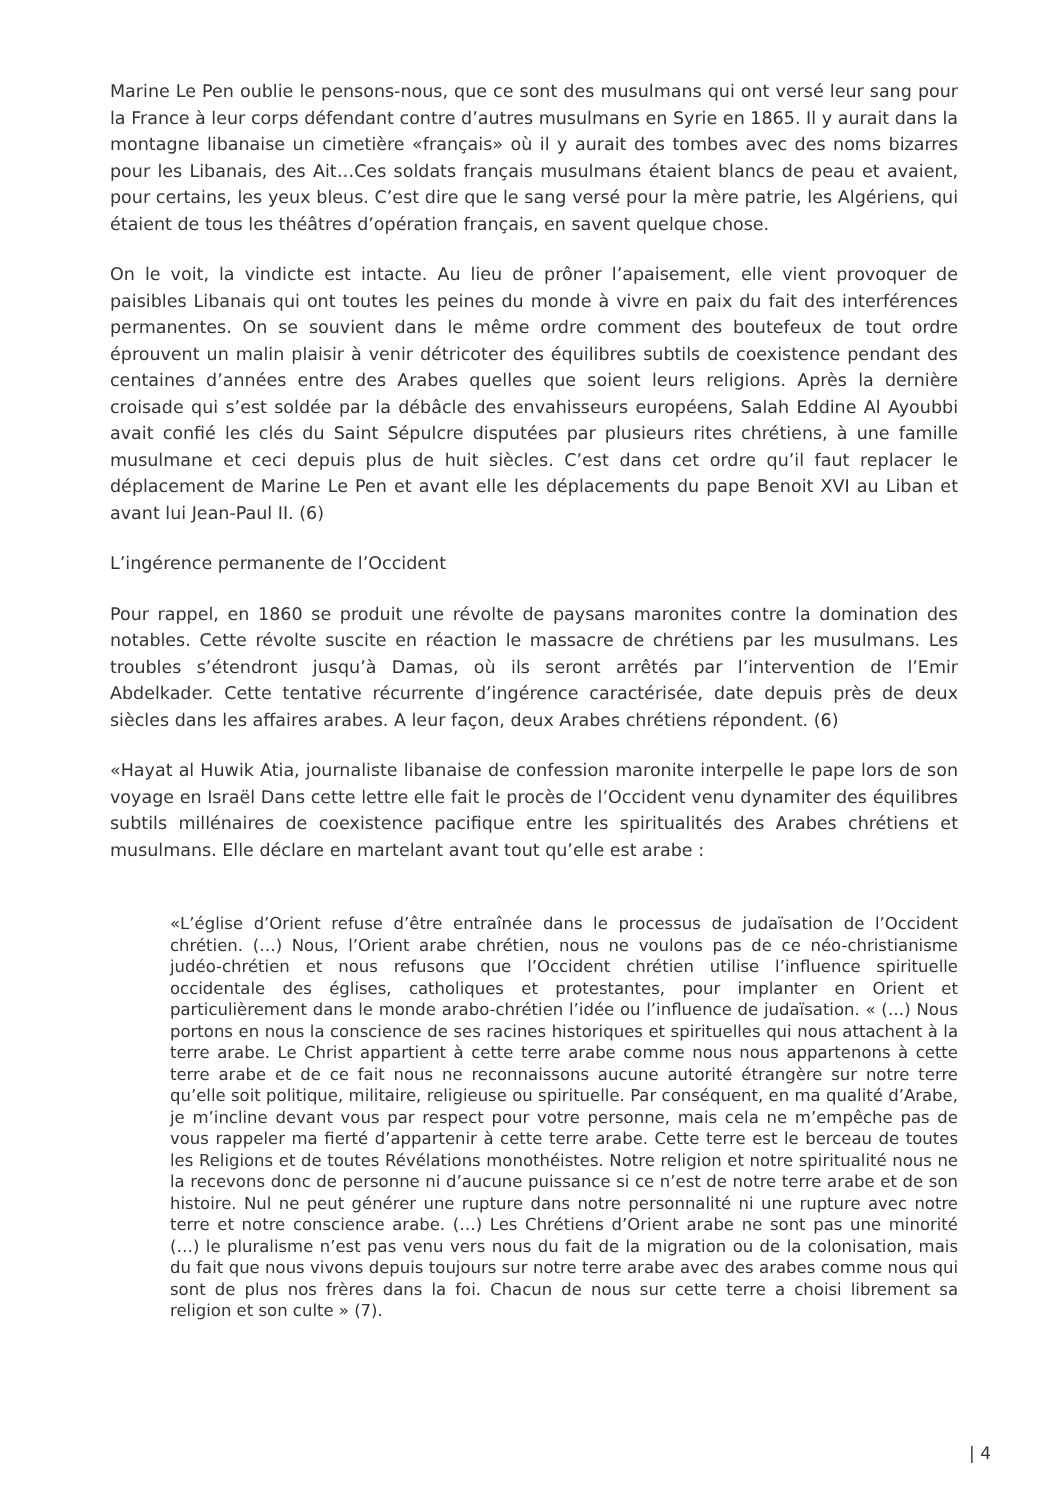Marine Le Pen oublie le pensons-nous, que ce sont des musulmans qui ont versé leur sang pour la France à leur corps défendant contre d’autres musulmans en Syrie en 1865. Il y aurait dans la montagne libanaise un cimetière «français» où il y aurait des tombes avec des noms bizarres pour les Libanais, des Ait…Ces soldats français musulmans étaient blancs de peau et avaient, pour certains, les yeux bleus. C’est dire que le sang versé pour la mère patrie, les Algériens, qui étaient de tous les théâtres d’opération français, en savent quelque chose.
On le voit, la vindicte est intacte. Au lieu de prôner l’apaisement, elle vient provoquer de paisibles Libanais qui ont toutes les peines du monde à vivre en paix du fait des interférences permanentes. On se souvient dans le même ordre comment des boutefeux de tout ordre éprouvent un malin plaisir à venir détricoter des équilibres subtils de coexistence pendant des centaines d’années entre des Arabes quelles que soient leurs religions. Après la dernière croisade qui s’est soldée par la débâcle des envahisseurs européens, Salah Eddine Al Ayoubbi avait confié les clés du Saint Sépulcre disputées par plusieurs rites chrétiens, à une famille musulmane et ceci depuis plus de huit siècles. C’est dans cet ordre qu’il faut replacer le déplacement de Marine Le Pen et avant elle les déplacements du pape Benoit XVI au Liban et avant lui Jean-Paul II. (6)
L’ingérence permanente de l’Occident
Pour rappel, en 1860 se produit une révolte de paysans maronites contre la domination des notables. Cette révolte suscite en réaction le massacre de chrétiens par les musulmans. Les troubles s’étendront jusqu’à Damas, où ils seront arrêtés par l’intervention de l’Emir Abdelkader. Cette tentative récurrente d’ingérence caractérisée, date depuis près de deux siècles dans les affaires arabes. A leur façon, deux Arabes chrétiens répondent. (6)
«Hayat al Huwik Atia, journaliste libanaise de confession maronite interpelle le pape lors de son voyage en Israël Dans cette lettre elle fait le procès de l’Occident venu dynamiter des équilibres subtils millénaires de coexistence pacifique entre les spiritualités des Arabes chrétiens et musulmans. Elle déclare en martelant avant tout qu’elle est arabe :
«L’église d’Orient refuse d’être entraînée dans le processus de judaïsation de l’Occident chrétien. (…) Nous, l’Orient arabe chrétien, nous ne voulons pas de ce néo-christianisme judéo-chrétien et nous refusons que l’Occident chrétien utilise l’influence spirituelle occidentale des églises, catholiques et protestantes, pour implanter en Orient et particulièrement dans le monde arabo-chrétien l’idée ou l’influence de judaïsation. « (…) Nous portons en nous la conscience de ses racines historiques et spirituelles qui nous attachent à la terre arabe. Le Christ appartient à cette terre arabe comme nous nous appartenons à cette terre arabe et de ce fait nous ne reconnaissons aucune autorité étrangère sur notre terre qu’elle soit politique, militaire, religieuse ou spirituelle. Par conséquent, en ma qualité d’Arabe, je m’incline devant vous par respect pour votre personne, mais cela ne m’empêche pas de vous rappeler ma fierté d’appartenir à cette terre arabe. Cette terre est le berceau de toutes les Religions et de toutes Révélations monothéistes. Notre religion et notre spiritualité nous ne la recevons donc de personne ni d’aucune puissance si ce n’est de notre terre arabe et de son histoire. Nul ne peut générer une rupture dans notre personnalité ni une rupture avec notre terre et notre conscience arabe. (…) Les Chrétiens d’Orient arabe ne sont pas une minorité (…) le pluralisme n’est pas venu vers nous du fait de la migration ou de la colonisation, mais du fait que nous vivons depuis toujours sur notre terre arabe avec des arabes comme nous qui sont de plus nos frères dans la foi. Chacun de nous sur cette terre a choisi librement sa religion et son culte » (7).
| 4